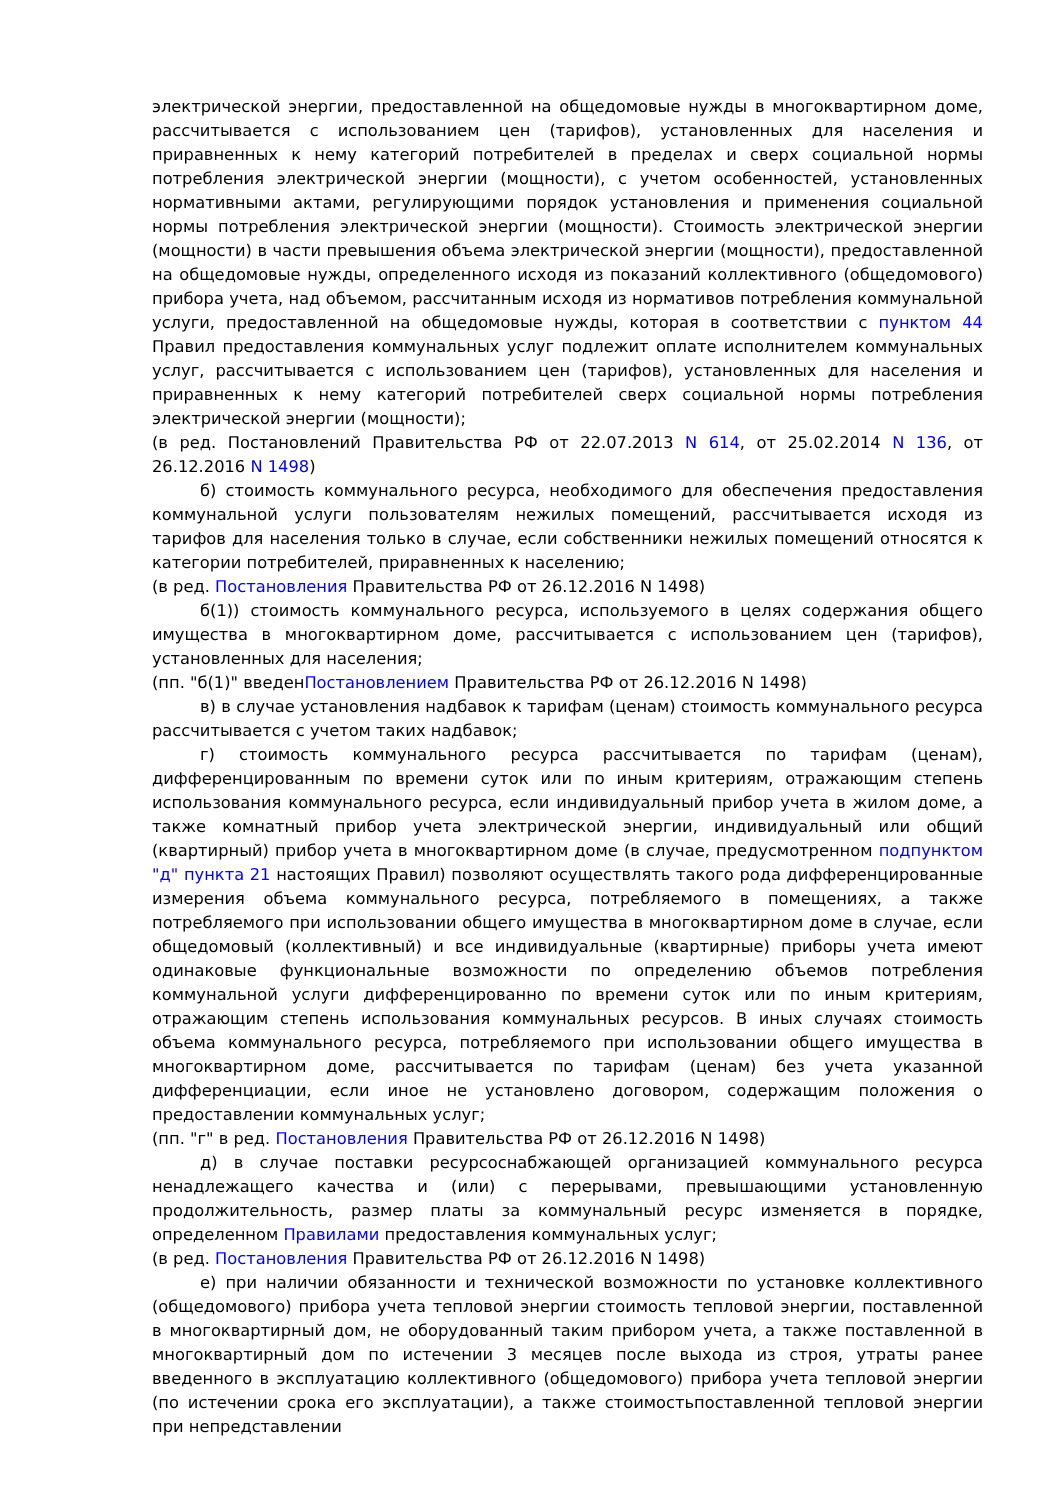электрической энергии, предоставленной на общедомовые нужды в многоквартирном доме, рассчитывается с использованием цен (тарифов), установленных для населения и приравненных к нему категорий потребителей в пределах и сверх социальной нормы потребления электрической энергии (мощности), с учетом особенностей, установленных нормативными актами, регулирующими порядок установления и применения социальной нормы потребления электрической энергии (мощности). Стоимость электрической энергии (мощности) в части превышения объема электрической энергии (мощности), предоставленной на общедомовые нужды, определенного исходя из показаний коллективного (общедомового) прибора учета, над объемом, рассчитанным исходя из нормативов потребления коммунальной услуги, предоставленной на общедомовые нужды, которая в соответствии с пунктом 44 Правил предоставления коммунальных услуг подлежит оплате исполнителем коммунальных услуг, рассчитывается с использованием цен (тарифов), установленных для населения и приравненных к нему категорий потребителей сверх социальной нормы потребления электрической энергии (мощности);
(в ред. Постановлений Правительства РФ от 22.07.2013 N 614, от 25.02.2014 N 136, от 26.12.2016 N 1498)
б) стоимость коммунального ресурса, необходимого для обеспечения предоставления коммунальной услуги пользователям нежилых помещений, рассчитывается исходя из тарифов для населения только в случае, если собственники нежилых помещений относятся к категории потребителей, приравненных к населению;
(в ред. Постановления Правительства РФ от 26.12.2016 N 1498)
б(1)) стоимость коммунального ресурса, используемого в целях содержания общего имущества в многоквартирном доме, рассчитывается с использованием цен (тарифов), установленных для населения;
(пп. "б(1)" введенПостановлением Правительства РФ от 26.12.2016 N 1498)
в) в случае установления надбавок к тарифам (ценам) стоимость коммунального ресурса рассчитывается с учетом таких надбавок;
г) стоимость коммунального ресурса рассчитывается по тарифам (ценам), дифференцированным по времени суток или по иным критериям, отражающим степень использования коммунального ресурса, если индивидуальный прибор учета в жилом доме, а также комнатный прибор учета электрической энергии, индивидуальный или общий (квартирный) прибор учета в многоквартирном доме (в случае, предусмотренном подпунктом "д" пункта 21 настоящих Правил) позволяют осуществлять такого рода дифференцированные измерения объема коммунального ресурса, потребляемого в помещениях, а также потребляемого при использовании общего имущества в многоквартирном доме в случае, если общедомовый (коллективный) и все индивидуальные (квартирные) приборы учета имеют одинаковые функциональные возможности по определению объемов потребления коммунальной услуги дифференцированно по времени суток или по иным критериям, отражающим степень использования коммунальных ресурсов. В иных случаях стоимость объема коммунального ресурса, потребляемого при использовании общего имущества в многоквартирном доме, рассчитывается по тарифам (ценам) без учета указанной дифференциации, если иное не установлено договором, содержащим положения о предоставлении коммунальных услуг;
(пп. "г" в ред. Постановления Правительства РФ от 26.12.2016 N 1498)
д) в случае поставки ресурсоснабжающей организацией коммунального ресурса ненадлежащего качества и (или) с перерывами, превышающими установленную продолжительность, размер платы за коммунальный ресурс изменяется в порядке, определенном Правилами предоставления коммунальных услуг;
(в ред. Постановления Правительства РФ от 26.12.2016 N 1498)
е) при наличии обязанности и технической возможности по установке коллективного (общедомового) прибора учета тепловой энергии стоимость тепловой энергии, поставленной в многоквартирный дом, не оборудованный таким прибором учета, а также поставленной в многоквартирный дом по истечении 3 месяцев после выхода из строя, утраты ранее введенного в эксплуатацию коллективного (общедомового) прибора учета тепловой энергии (по истечении срока его эксплуатации), а также стоимостьпоставленной тепловой энергии при непредставлении